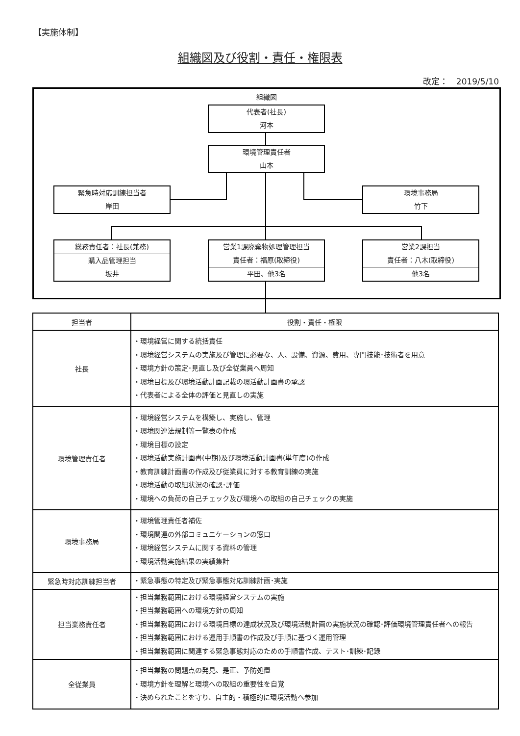【実施体制】
組織図及び役割・責任・権限表
改定：　2019/5/10
組織図
代表者(社長)
河本
環境管理責任者
山本
緊急時対応訓練担当者
岸田
環境事務局
竹下
総務責任者：社長(兼務)
購入品管理担当
坂井
営業1課廃棄物処理管理担当
責任者：福原(取締役)
平田、他3名
営業2課担当
責任者：八木(取締役)
他3名
| 担当者 | 役割・責任・権限 |
| --- | --- |
| 社長 | ・環境経営に関する統括責任 ・環境経営システムの実施及び管理に必要な、人、設備、資源、費用、専門技能･技術者を用意 ・環境方針の策定･見直し及び全従業員へ周知 ・環境目標及び環境活動計画記載の環活動計画書の承認 ・代表者による全体の評価と見直しの実施 |
| 環境管理責任者 | ・環境経営システムを構築し、実施し、管理 ・環境関連法規制等一覧表の作成 ・環境目標の設定 ・環境活動実施計画書(中期)及び環境活動計画書(単年度)の作成 ・教育訓練計画書の作成及び従業員に対する教育訓練の実施 ・環境活動の取組状況の確認･評価 ・環境への負荷の自己チェック及び環境への取組の自己チェックの実施 |
| 環境事務局 | ・環境管理責任者補佐 ・環境関連の外部コミュニケーションの窓口 ・環境経営システムに関する資料の管理 ・環境活動実施結果の実績集計 |
| 緊急時対応訓練担当者 | ・緊急事態の特定及び緊急事態対応訓練計画･実施 |
| 担当業務責任者 | ・担当業務範囲における環境経営システムの実施 ・担当業務範囲への環境方針の周知 ・担当業務範囲における環境目標の達成状況及び環境活動計画の実施状況の確認･評価環境管理責任者への報告 ・担当業務範囲における運用手順書の作成及び手順に基づく運用管理 ・担当業務範囲に関連する緊急事態対応のための手順書作成、テスト･訓練･記録 |
| 全従業員 | ・担当業務の問題点の発見、是正、予防処置 ・環境方針を理解と環境への取組の重要性を自覚 ・決められたことを守り、自主的・積極的に環境活動へ参加 |